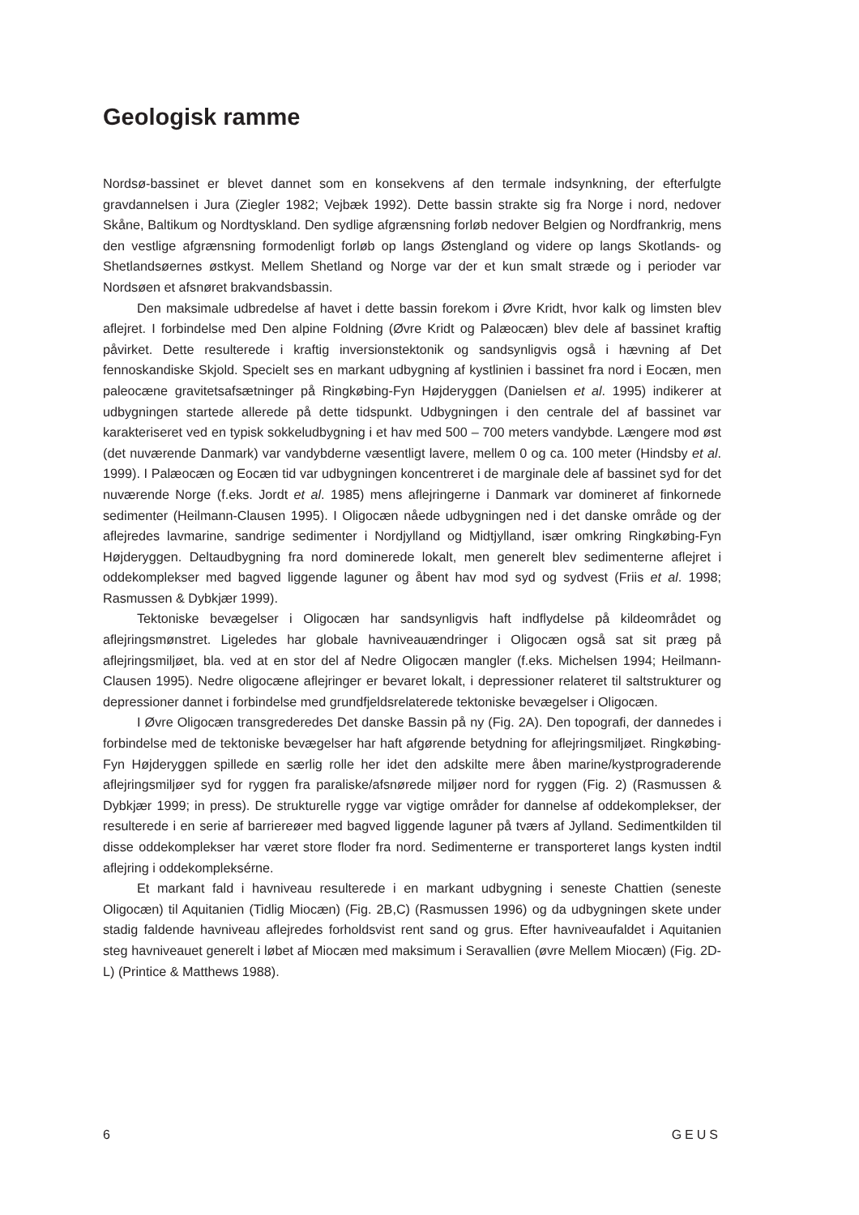Geologisk ramme
Nordsø-bassinet er blevet dannet som en konsekvens af den termale indsynkning, der efterfulgte gravdannelsen i Jura (Ziegler 1982; Vejbæk 1992). Dette bassin strakte sig fra Norge i nord, nedover Skåne, Baltikum og Nordtyskland. Den sydlige afgrænsning forløb nedover Belgien og Nordfrankrig, mens den vestlige afgrænsning formodenligt forløb op langs Østengland og videre op langs Skotlands- og Shetlandsøernes østkyst. Mellem Shetland og Norge var der et kun smalt stræde og i perioder var Nordsøen et afsnøret brakvandsbassin.
Den maksimale udbredelse af havet i dette bassin forekom i Øvre Kridt, hvor kalk og limsten blev aflejret. I forbindelse med Den alpine Foldning (Øvre Kridt og Palæocæn) blev dele af bassinet kraftig påvirket. Dette resulterede i kraftig inversionstektonik og sandsynligvis også i hævning af Det fennoskandiske Skjold. Specielt ses en markant udbygning af kystlinien i bassinet fra nord i Eocæn, men paleocæne gravitetsafsætninger på Ringkøbing-Fyn Højderyggen (Danielsen et al. 1995) indikerer at udbygningen startede allerede på dette tidspunkt. Udbygningen i den centrale del af bassinet var karakteriseret ved en typisk sokkeludbygning i et hav med 500 – 700 meters vandybde. Længere mod øst (det nuværende Danmark) var vandybderne væsentligt lavere, mellem 0 og ca. 100 meter (Hindsby et al. 1999). I Palæocæn og Eocæn tid var udbygningen koncentreret i de marginale dele af bassinet syd for det nuværende Norge (f.eks. Jordt et al. 1985) mens aflejringerne i Danmark var domineret af finkornede sedimenter (Heilmann-Clausen 1995). I Oligocæn nåede udbygningen ned i det danske område og der aflejredes lavmarine, sandrige sedimenter i Nordjylland og Midtjylland, især omkring Ringkøbing-Fyn Højderyggen. Deltaudbygning fra nord dominerede lokalt, men generelt blev sedimenterne aflejret i oddekomplekser med bagved liggende laguner og åbent hav mod syd og sydvest (Friis et al. 1998; Rasmussen & Dybkjær 1999).
Tektoniske bevægelser i Oligocæn har sandsynligvis haft indflydelse på kildeområdet og aflejringsmønstret. Ligeledes har globale havniveauændringer i Oligocæn også sat sit præg på aflejringsmiljøet, bla. ved at en stor del af Nedre Oligocæn mangler (f.eks. Michelsen 1994; Heilmann-Clausen 1995). Nedre oligocæne aflejringer er bevaret lokalt, i depressioner relateret til saltstrukturer og depressioner dannet i forbindelse med grundfjeldsrelaterede tektoniske bevægelser i Oligocæn.
I Øvre Oligocæn transgrederedes Det danske Bassin på ny (Fig. 2A). Den topografi, der dannedes i forbindelse med de tektoniske bevægelser har haft afgørende betydning for aflejringsmiljøet. Ringkøbing-Fyn Højderyggen spillede en særlig rolle her idet den adskilte mere åben marine/kystprograderende aflejringsmiljøer syd for ryggen fra paraliske/afsnørede miljøer nord for ryggen (Fig. 2) (Rasmussen & Dybkjær 1999; in press). De strukturelle rygge var vigtige områder for dannelse af oddekomplekser, der resulterede i en serie af barriereøer med bagved liggende laguner på tværs af Jylland. Sedimentkilden til disse oddekomplekser har været store floder fra nord. Sedimenterne er transporteret langs kysten indtil aflejring i oddekompleksérne.
Et markant fald i havniveau resulterede i en markant udbygning i seneste Chattien (seneste Oligocæn) til Aquitanien (Tidlig Miocæn) (Fig. 2B,C) (Rasmussen 1996) og da udbygningen skete under stadig faldende havniveau aflejredes forholdsvist rent sand og grus. Efter havniveaufaldet i Aquitanien steg havniveauet generelt i løbet af Miocæn med maksimum i Seravallien (øvre Mellem Miocæn) (Fig. 2D-L) (Printice & Matthews 1988).
6 GEUS